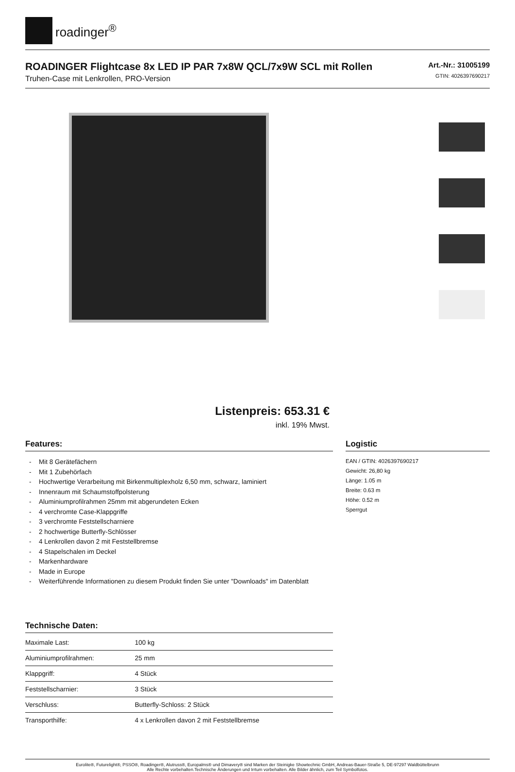roadinger<sup>®</sup>
ROADINGER Flightcase 8x LED IP PAR 7x8W QCL/7x9W SCL mit Rollen
Truhen-Case mit Lenkrollen, PRO-Version
Art.-Nr.: 31005199
GTIN: 4026397690217
Listenpreis: 653.31 €
inkl. 19% Mwst.
Features:
- Mit 8 Gerätefächern
- Mit 1 Zubehörfach
- Hochwertige Verarbeitung mit Birkenmultiplexholz 6,50 mm, schwarz, laminiert
- Innenraum mit Schaumstoffpolsterung
- Aluminiumprofilrahmen 25mm mit abgerundeten Ecken
- 4 verchromte Case-Klappgriffe
- 3 verchromte Feststellscharniere
- 2 hochwertige Butterfly-Schlösser
- 4 Lenkrollen davon 2 mit Feststellbremse
- 4 Stapelschalen im Deckel
- Markenhardware
- Made in Europe
- Weiterführende Informationen zu diesem Produkt finden Sie unter "Downloads" im Datenblatt
Technische Daten:
| Maximale Last: | 100 kg |
| Aluminiumprofilrahmen: | 25 mm |
| Klappgriff: | 4 Stück |
| Feststellscharnier: | 3 Stück |
| Verschluss: | Butterfly-Schloss: 2 Stück |
| Transporthilfe: | 4 x Lenkrollen davon 2 mit Feststellbremse |
Logistic
EAN / GTIN: 4026397690217
Gewicht: 26,80 kg
Länge: 1.05 m
Breite: 0.63 m
Höhe: 0.52 m
Sperrgut
Eurolite®, Futurelight®, PSSO®, Roadinger®, Alutruss®, Europalms® und Dimavery® sind Marken der Steinigke Showtechnic GmbH, Andreas-Bauer-Straße 5, DE-97297 Waldbüttelbrunn
Alle Rechte vorbehalten.Technische Änderungen und Irrtum vorbehalten. Alle Bilder ähnlich, zum Teil Symbolfotos.